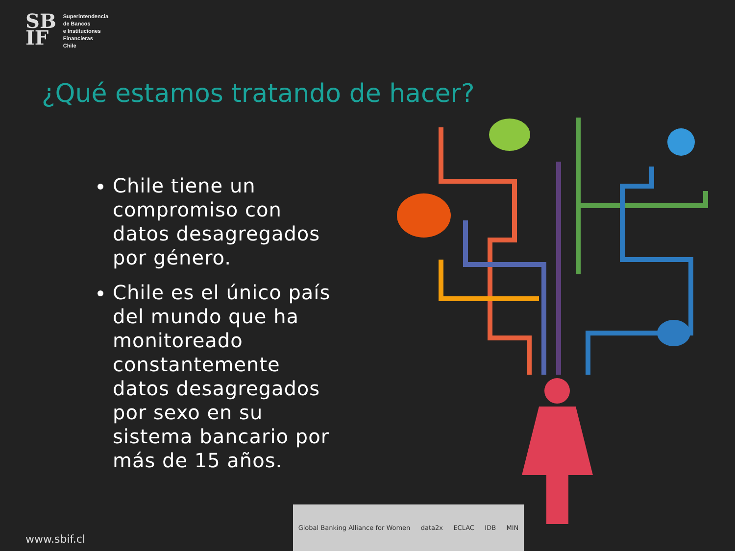SB
IF
Superintendencia
de Bancos
e Instituciones
Financieras
Chile
¿Qué estamos tratando de hacer?
Chile tiene un compromiso con datos desagregados por género.
Chile es el único país del mundo que ha monitoreado constantemente datos desagregados por sexo en su sistema bancario por más de 15 años.
Global Banking Alliance for Women data2x ECLAC IDB MIN
www.sbif.cl